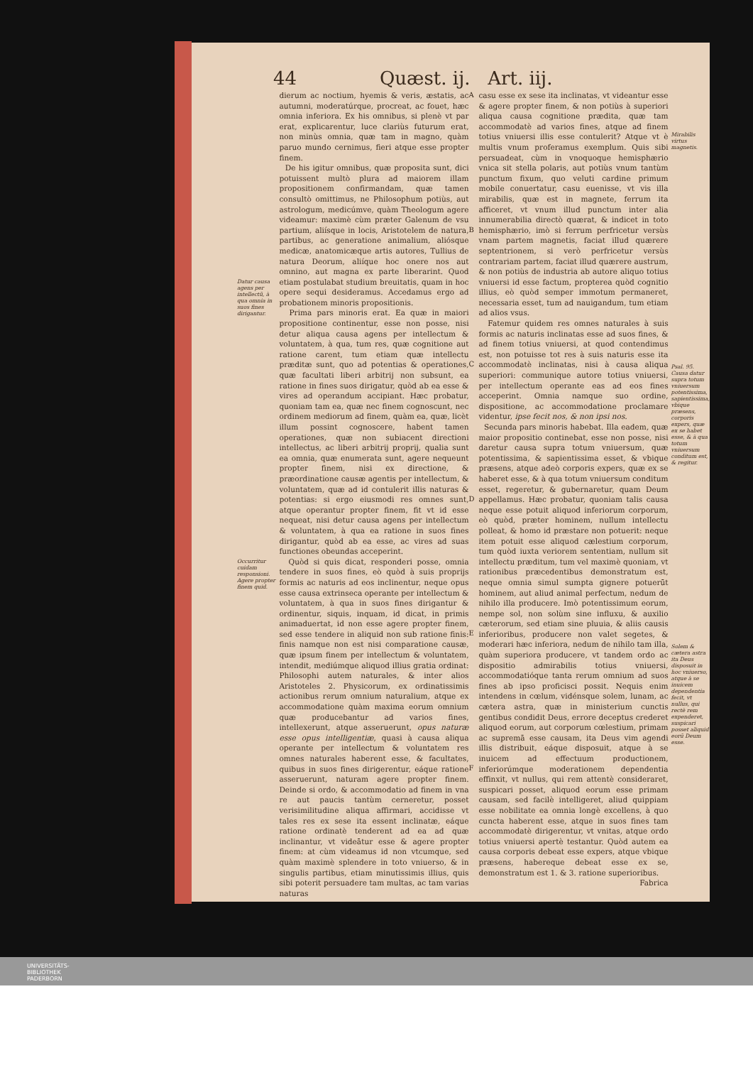44 Quæst. ij. Art. iij.
Datur causa agens per intellectũ, à qua omnia in suos fines dirigantur.
Occurritur cuidam responsioni. Agere propter finem quid.
dierum ac noctium, hyemis & veris, æstatis, ac autumni, moderatúrque, procreat, ac fouet, hæc omnia inferiora. Ex his omnibus, si plenè vt par erat, explicarentur, luce clariùs futurum erat, non minùs omnia, quæ tam in magno, quàm paruo mundo cernimus, fieri atque esse propter finem.
De his igitur omnibus, quæ proposita sunt, dici potuissent multò plura ad maiorem illam propositionem confirmandam, quæ tamen consultò omittimus, ne Philosophum potiùs, aut astrologum, medicúmve, quàm Theologum agere videamur: maximè cùm præter Galenum de vsu partium, aliísque in locis, Aristotelem de natura, partibus, ac generatione animalium, aliósque medicæ, anatomicæque artis autores, Tullius de natura Deorum, aliíque hoc onere nos aut omnino, aut magna ex parte liberarint. Quod etiam postulabat studium breuitatis, quam in hoc opere sequi desideramus. Accedamus ergo ad probationem minoris propositionis.
Prima pars minoris erat. Ea quæ in maiori propositione continentur, esse non posse, nisi detur aliqua causa agens per intellectum & voluntatem, à qua, tum res, quæ cognitione aut ratione carent, tum etiam quæ intellectu præditæ sunt, quo ad potentias & operationes, quæ facultati liberi arbitrij non subsunt, ea ratione in fines suos dirigatur, quòd ab ea esse & vires ad operandum accipiant. Hæc probatur, quoniam tam ea, quæ nec finem cognoscunt, nec ordinem mediorum ad finem, quàm ea, quæ, licèt illum possint cognoscere, habent tamen operationes, quæ non subiacent directioni intellectus, ac liberi arbitrij proprij, qualia sunt ea omnia, quæ enumerata sunt, agere nequeunt propter finem, nisi ex directione, & præordinatione causæ agentis per intellectum, & voluntatem, quæ ad id contulerit illis naturas & potentias: si ergo eiusmodi res omnes sunt, atque operantur propter finem, fit vt id esse nequeat, nisi detur causa agens per intellectum & voluntatem, à qua ea ratione in suos fines dirigantur, quòd ab ea esse, ac vires ad suas functiones obeundas acceperint.
Quòd si quis dicat, responderi posse, omnia tendere in suos fines, eò quòd à suis proprijs formis ac naturis ad eos inclinentur, neque opus esse causa extrinseca operante per intellectum & voluntatem, à qua in suos fines dirigantur & ordinentur, siquis, inquam, id dicat, in primis animaduertat, id non esse agere propter finem, sed esse tendere in aliquid non sub ratione finis: finis namque non est nisi comparatione causæ, quæ ipsum finem per intellectum & voluntatem, intendit, mediúmque aliquod illius gratia ordinat: Philosophi autem naturales, & inter alios Aristoteles 2. Physicorum, ex ordinatissimis actionibus rerum omnium naturalium, atque ex accommodatione quàm maxima eorum omnium quæ producebantur ad varios fines, intellexerunt, atque asseruerunt, opus naturæ esse opus intelligentiæ, quasi à causa aliqua operante per intellectum & voluntatem res omnes naturales haberent esse, & facultates, quibus in suos fines dirigerentur, eáque ratione asseruerunt, naturam agere propter finem. Deinde si ordo, & accommodatio ad finem in vna re aut paucis tantùm cerneretur, posset verisimilitudine aliqua affirmari, accidisse vt tales res ex sese ita essent inclinatæ, eáque ratione ordinatè tenderent ad ea ad quæ inclinantur, vt videātur esse & agere propter finem: at cùm videamus id non vtcumque, sed quàm maximè splendere in toto vniuerso, & in singulis partibus, etiam minutissimis illius, quis sibi poterit persuadere tam multas, ac tam varias naturas
A
B
C
D
E
F
casu esse ex sese ita inclinatas, vt videantur esse & agere propter finem, & non potiùs à superiori aliqua causa cognitione prædita, quæ tam accommodatè ad varios fines, atque ad finem totius vniuersi illis esse contulerit? Atque vt è multis vnum proferamus exemplum. Quis sibi persuadeat, cùm in vnoquoque hemisphærio vnica sit stella polaris, aut potiùs vnum tantùm punctum fixum, quo veluti cardine primum mobile conuertatur, casu euenisse, vt vis illa mirabilis, quæ est in magnete, ferrum ita afficeret, vt vnum illud punctum inter alia innumerabilia directò quærat, & indicet in toto hemisphærio, imò si ferrum perfricetur versùs vnam partem magnetis, faciat illud quærere septentrionem, si verò perfricetur versùs contrariam partem, faciat illud quærere austrum, & non potiùs de industria ab autore aliquo totius vniuersi id esse factum, propterea quòd cognitio illius, eò quòd semper immotum permaneret, necessaria esset, tum ad nauigandum, tum etiam ad alios vsus.
Fatemur quidem res omnes naturales à suis formis ac naturis inclinatas esse ad suos fines, & ad finem totius vniuersi, at quod contendimus est, non potuisse tot res à suis naturis esse ita accommodatè inclinatas, nisi à causa aliqua superiori: communique autore totius vniuersi, per intellectum operante eas ad eos fines acceperint. Omnia namque suo ordine, dispositione, ac accommodatione proclamare videntur, ipse fecit nos, & non ipsi nos.
Secunda pars minoris habebat. Illa eadem, quæ maior propositio continebat, esse non posse, nisi daretur causa supra totum vniuersum, quæ potentissima, & sapientissima esset, & vbique præsens, atque adeò corporis expers, quæ ex se haberet esse, & à qua totum vniuersum conditum esset, regeretur, & gubernaretur, quam Deum appellamus. Hæc probatur, quoniam talis causa neque esse potuit aliquod inferiorum corporum, eò quòd, præter hominem, nullum intellectu polleat, & homo id præstare non potuerit: neque item potuit esse aliquod cælestium corporum, tum quòd iuxta veriorem sententiam, nullum sit intellectu præditum, tum vel maximè quoniam, vt rationibus præcedentibus demonstratum est, neque omnia simul sumpta gignere potuerūt hominem, aut aliud animal perfectum, nedum de nihilo illa producere. Imò potentissimum eorum, nempe sol, non solùm sine influxu, & auxilio cæterorum, sed etiam sine pluuia, & aliis causis inferioribus, producere non valet segetes, & moderari hæc inferiora, nedum de nihilo tam illa, quàm superiora producere, vt tandem ordo ac dispositio admirabilis totius vniuersi, accommodatióque tanta rerum omnium ad suos fines ab ipso proficisci possit. Nequis enim intendens in cœlum, vidénsque solem, lunam, ac cætera astra, quæ in ministerium cunctis gentibus condidit Deus, errore deceptus crederet aliquod eorum, aut corporum cœlestium, primam ac supremā esse causam, ita Deus vim agendi illis distribuit, eáque disposuit, atque à se inuicem ad effectuum productionem, inferiorúmque moderationem dependentia effinxit, vt nullus, qui rem attentè consideraret, suspicari posset, aliquod eorum esse primam causam, sed facilè intelligeret, aliud quippiam esse nobilitate ea omnia longè excellens, à quo cuncta haberent esse, atque in suos fines tam accommodatè dirigerentur, vt vnitas, atque ordo totius vniuersi apertè testantur. Quòd autem ea causa corporis debeat esse expers, atque vbique præsens, habereque debeat esse ex se, demonstratum est 1. & 3. ratione superioribus.
Fabrica
Mirabilis virtus magnetis.
Psal. 95. Causa datur supra totum vniuersum potentissima, sapientissima, vbique præsens, corporis expers, quæ ex se habet esse, & à qua totum vniuersum conditum est, & regitur.
Solem & cætera astra ita Deus disposuit in hoc vniuerso, atque à se inuicem dependentia fecit, vt nullus, qui rectè rem expenderet, suspicari posset aliquid eorū Deum esse.
UNIVERSITÄTS-
BIBLIOTHEK
PADERBORN